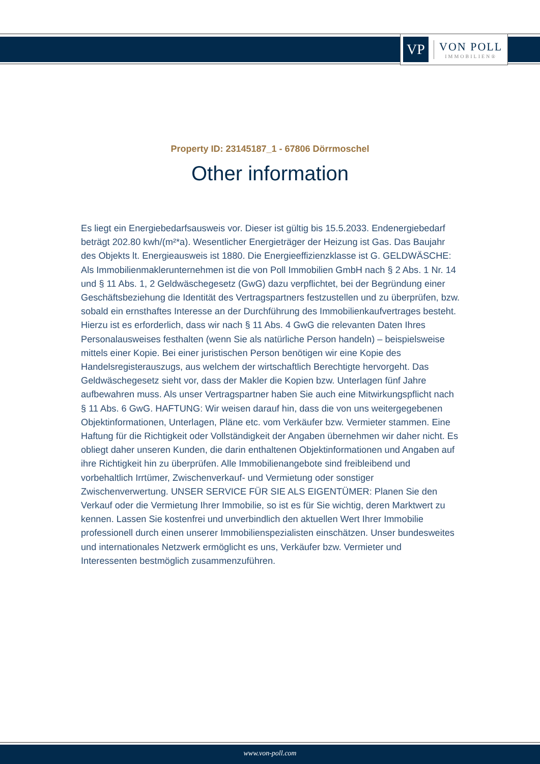VP
VON POLL
IMMOBILIEN®
Property ID: 23145187_1 - 67806 Dörrmoschel
Other information
Es liegt ein Energiebedarfsausweis vor. Dieser ist gültig bis 15.5.2033. Endenergiebedarf beträgt 202.80 kwh/(m²*a). Wesentlicher Energieträger der Heizung ist Gas. Das Baujahr des Objekts lt. Energieausweis ist 1880. Die Energieeffizienzklasse ist G. GELDWÄSCHE: Als Immobilienmaklerunternehmen ist die von Poll Immobilien GmbH nach § 2 Abs. 1 Nr. 14 und § 11 Abs. 1, 2 Geldwäschegesetz (GwG) dazu verpflichtet, bei der Begründung einer Geschäftsbeziehung die Identität des Vertragspartners festzustellen und zu überprüfen, bzw. sobald ein ernsthaftes Interesse an der Durchführung des Immobilienkaufvertrages besteht. Hierzu ist es erforderlich, dass wir nach § 11 Abs. 4 GwG die relevanten Daten Ihres Personalausweises festhalten (wenn Sie als natürliche Person handeln) – beispielsweise mittels einer Kopie. Bei einer juristischen Person benötigen wir eine Kopie des Handelsregisterauszugs, aus welchem der wirtschaftlich Berechtigte hervorgeht. Das Geldwäschegesetz sieht vor, dass der Makler die Kopien bzw. Unterlagen fünf Jahre aufbewahren muss. Als unser Vertragspartner haben Sie auch eine Mitwirkungspflicht nach § 11 Abs. 6 GwG. HAFTUNG: Wir weisen darauf hin, dass die von uns weitergegebenen Objektinformationen, Unterlagen, Pläne etc. vom Verkäufer bzw. Vermieter stammen. Eine Haftung für die Richtigkeit oder Vollständigkeit der Angaben übernehmen wir daher nicht. Es obliegt daher unseren Kunden, die darin enthaltenen Objektinformationen und Angaben auf ihre Richtigkeit hin zu überprüfen. Alle Immobilienangebote sind freibleibend und vorbehaltlich Irrtümer, Zwischenverkauf- und Vermietung oder sonstiger Zwischenverwertung. UNSER SERVICE FÜR SIE ALS EIGENTÜMER: Planen Sie den Verkauf oder die Vermietung Ihrer Immobilie, so ist es für Sie wichtig, deren Marktwert zu kennen. Lassen Sie kostenfrei und unverbindlich den aktuellen Wert Ihrer Immobilie professionell durch einen unserer Immobilienspezialisten einschätzen. Unser bundesweites und internationales Netzwerk ermöglicht es uns, Verkäufer bzw. Vermieter und Interessenten bestmöglich zusammenzuführen.
www.von-poll.com